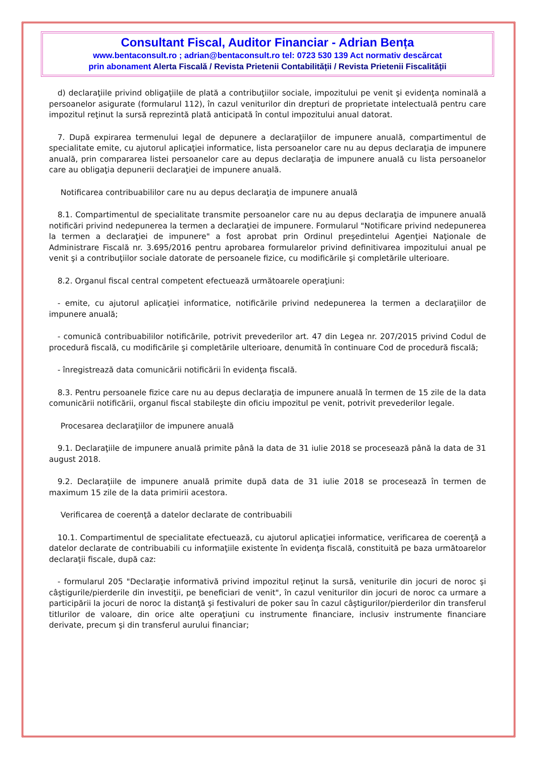Consultant Fiscal, Auditor Financiar - Adrian Bența
www.bentaconsult.ro ; adrian@bentaconsult.ro tel: 0723 530 139 Act normativ descărcat
prin abonament Alerta Fiscală / Revista Prietenii Contabilității / Revista Prietenii Fiscalității
d) declaraţiile privind obligaţiile de plată a contribuţiilor sociale, impozitului pe venit şi evidenţa nominală a persoanelor asigurate (formularul 112), în cazul veniturilor din drepturi de proprietate intelectuală pentru care impozitul reţinut la sursă reprezintă plată anticipată în contul impozitului anual datorat.
7. După expirarea termenului legal de depunere a declaraţiilor de impunere anuală, compartimentul de specialitate emite, cu ajutorul aplicaţiei informatice, lista persoanelor care nu au depus declaraţia de impunere anuală, prin compararea listei persoanelor care au depus declaraţia de impunere anuală cu lista persoanelor care au obligaţia depunerii declaraţiei de impunere anuală.
Notificarea contribuabililor care nu au depus declaraţia de impunere anuală
8.1. Compartimentul de specialitate transmite persoanelor care nu au depus declaraţia de impunere anuală notificări privind nedepunerea la termen a declaraţiei de impunere. Formularul "Notificare privind nedepunerea la termen a declaraţiei de impunere" a fost aprobat prin Ordinul preşedintelui Agenţiei Naţionale de Administrare Fiscală nr. 3.695/2016 pentru aprobarea formularelor privind definitivarea impozitului anual pe venit şi a contribuţiilor sociale datorate de persoanele fizice, cu modificările şi completările ulterioare.
8.2. Organul fiscal central competent efectuează următoarele operaţiuni:
- emite, cu ajutorul aplicaţiei informatice, notificările privind nedepunerea la termen a declaraţiilor de impunere anuală;
- comunică contribuabililor notificările, potrivit prevederilor art. 47 din Legea nr. 207/2015 privind Codul de procedură fiscală, cu modificările şi completările ulterioare, denumită în continuare Cod de procedură fiscală;
- înregistrează data comunicării notificării în evidenţa fiscală.
8.3. Pentru persoanele fizice care nu au depus declaraţia de impunere anuală în termen de 15 zile de la data comunicării notificării, organul fiscal stabileşte din oficiu impozitul pe venit, potrivit prevederilor legale.
Procesarea declaraţiilor de impunere anuală
9.1. Declaraţiile de impunere anuală primite până la data de 31 iulie 2018 se procesează până la data de 31 august 2018.
9.2. Declaraţiile de impunere anuală primite după data de 31 iulie 2018 se procesează în termen de maximum 15 zile de la data primirii acestora.
Verificarea de coerenţă a datelor declarate de contribuabili
10.1. Compartimentul de specialitate efectuează, cu ajutorul aplicaţiei informatice, verificarea de coerenţă a datelor declarate de contribuabili cu informaţiile existente în evidenţa fiscală, constituită pe baza următoarelor declaraţii fiscale, după caz:
- formularul 205 "Declaraţie informativă privind impozitul reţinut la sursă, veniturile din jocuri de noroc şi câştigurile/pierderile din investiţii, pe beneficiari de venit", în cazul veniturilor din jocuri de noroc ca urmare a participării la jocuri de noroc la distanţă şi festivaluri de poker sau în cazul câştigurilor/pierderilor din transferul titlurilor de valoare, din orice alte operaţiuni cu instrumente financiare, inclusiv instrumente financiare derivate, precum şi din transferul aurului financiar;